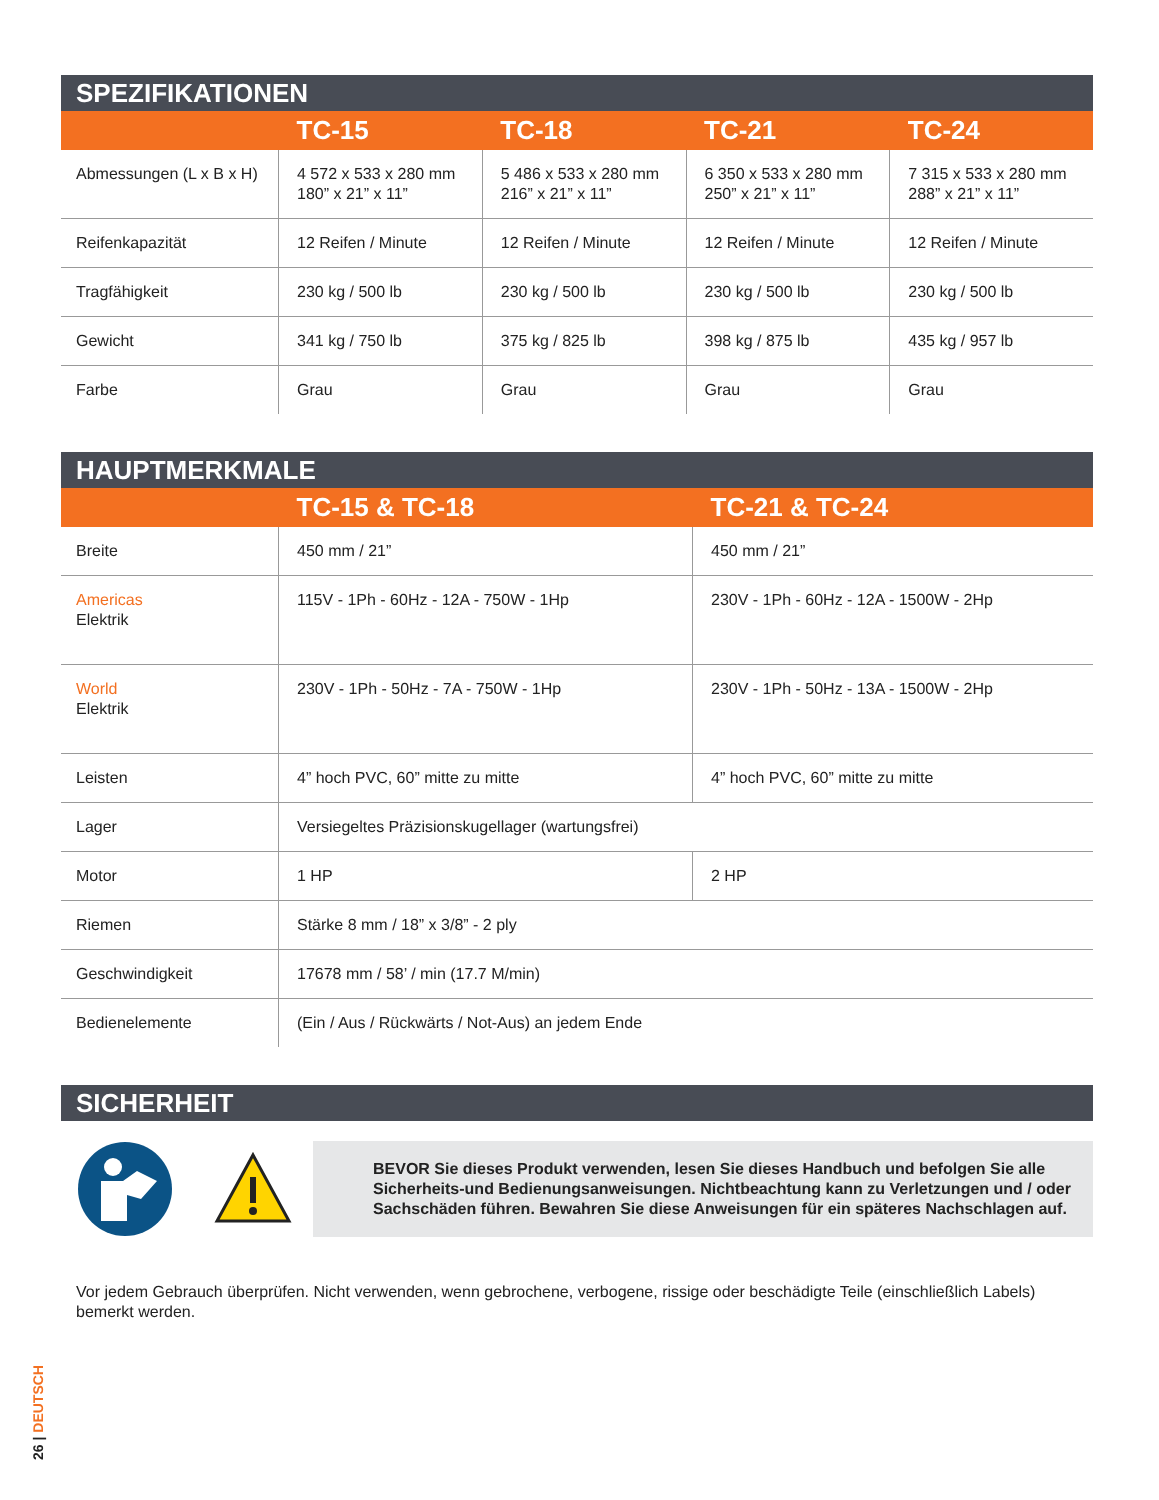SPEZIFIKATIONEN
| | TC-15 | TC-18 | TC-21 | TC-24 |
| --- | --- | --- | --- | --- |
| Abmessungen (L x B x H) | 4 572 x 533 x 280 mm 180” x 21” x 11” | 5 486 x 533 x 280 mm 216” x 21” x 11” | 6 350 x 533 x 280 mm 250” x 21” x 11” | 7 315 x 533 x 280 mm 288” x 21” x 11” |
| Reifenkapazität | 12 Reifen / Minute | 12 Reifen / Minute | 12 Reifen / Minute | 12 Reifen / Minute |
| Tragfähigkeit | 230 kg / 500 lb | 230 kg / 500 lb | 230 kg / 500 lb | 230 kg / 500 lb |
| Gewicht | 341 kg / 750 lb | 375 kg / 825 lb | 398 kg / 875 lb | 435 kg / 957 lb |
| Farbe | Grau | Grau | Grau | Grau |
HAUPTMERKMALE
| | TC-15 & TC-18 | TC-21 & TC-24 |
| --- | --- | --- |
| Breite | 450 mm / 21” | 450 mm / 21” |
| Americas Elektrik | 115V - 1Ph - 60Hz - 12A - 750W - 1Hp | 230V - 1Ph - 60Hz - 12A - 1500W - 2Hp |
| World Elektrik | 230V - 1Ph - 50Hz - 7A - 750W - 1Hp | 230V - 1Ph - 50Hz - 13A - 1500W - 2Hp |
| Leisten | 4” hoch PVC, 60” mitte zu mitte | 4” hoch PVC, 60” mitte zu mitte |
| Lager | Versiegeltes Präzisionskugellager (wartungsfrei) | |
| Motor | 1 HP | 2 HP |
| Riemen | Stärke 8 mm / 18” x 3/8” - 2 ply | |
| Geschwindigkeit | 17678 mm / 58’ / min (17.7 M/min) | |
| Bedienelemente | (Ein / Aus / Rückwärts / Not-Aus) an jedem Ende | |
SICHERHEIT
BEVOR Sie dieses Produkt verwenden, lesen Sie dieses Handbuch und befolgen Sie alle Sicherheits-und Bedienungsanweisungen. Nichtbeachtung kann zu Verletzungen und / oder Sachschäden führen. Bewahren Sie diese Anweisungen für ein späteres Nachschlagen auf.
Vor jedem Gebrauch überprüfen. Nicht verwenden, wenn gebrochene, verbogene, rissige oder beschädigte Teile (einschließlich Labels) bemerkt werden.
26 | DEUTSCH